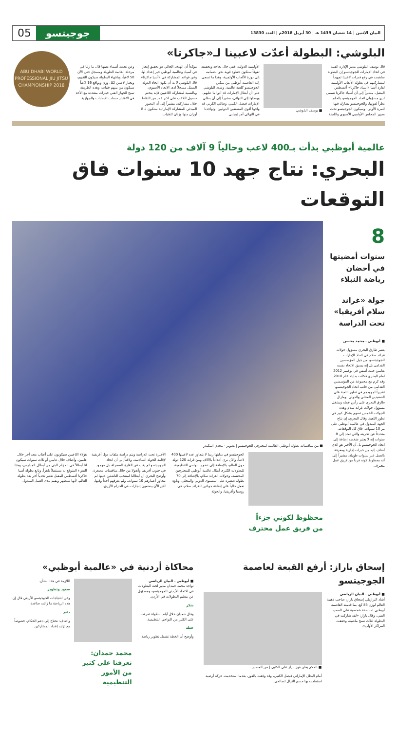البيان الاثنين | 14 شعبان 1439 هـ | 30 أبريل 2018م | العدد 13830
جوجيتسو 05
البلوشي: البطولة أعدّت لاعبينا لـ«جاكرتا»
قال يوسف البلوشي مدير الإدارة الفنية في اتحاد الإمارات للجوجيتسو إن البطولة ساهمت في رفع قدرات لاعبينا تمهيداً لمشاركتهم في بطولة الألعاب الأولمبية لقارة آسيا «أسياد جاكرتا» أغسطس المقبل، مشيراً إلى أن أسياد جاكرتا تسمى لدى مسؤولي اتحاد الجوجيتسو بالحلم نظراً لقوتها، والجوجيتسو يشارك فيها للمرة الأولى، وسيكون الجوجيتسو تحت مجهر المجلس الأولمبي الآسيوي واللجنة
■ يوسف البلوشي الأولمبية الدولية، ففي حال نجاحه وتحقيقه تفوقاً ستكون خطوة قوية نحو انضمامه إلى دورة الألعاب الأولمبية، وهذا ما تسعى إليه العاصمة أبوظبي من تمكين الجوجيتسو كلعبة عالمية. وشدد البلوشي على أن أبطال الإمارات قد أدوا ما عليهم، ووصلوا إلى النهائي، مشيراً إلى أن بطلي الإمارات فيصل الكتبي، وطالب الكربي قد واجها أقوى المصنفين الدوليين، وتواجدنا في النهائي أمر إيجابي.
مؤكداً أن الهدف الحالي هو تحقيق إنجاز في آسياد وعالمية أبوظبي خير إعداد لها. وعن قواعد المشاركة في «آسيا جاكرتا» قال البلوشي لا بد أن يكون اتحاد الدولة الممثل مسجلاً لدى الاتحاد الآسيوي، وبالنسبة لمشاركة اللاعبين فإنه يتحتم حصول اللاعب على اكبر عدد من النقاط، خلال مشاركته، مشيراً إلى أن التصور المبدئي للمشاركة الإماراتية ستكون لـ 8 أوزان منها وزنان للفتيات.
وعن تحديد أسماء بعينها قال ما زلنا في مرحلة القائمة الطويلة ومسجل حتى الآن 50 لاعباً، وبانتهاء البطولة سيكون التقييم، ونختار لاعبين لكل وزن وبواقع 16 لاعباً سيكون من بينهم فتيات، وهذه الطريقة تمنح الجهاز الفني خيارات متعددة مع الأخذ في الاعتبار حساب الإصابات والجهازية.
ABU DHABI WORLD PROFESSIONAL JIU JITSU CHAMPIONSHIP 2018
عالمية أبوظبي بدأت بـ400 لاعب وحالياً 9 آلاف من 120 دولة
البحري: نتاج جهد 10 سنوات فاق التوقعات
8
سنوات أمضيتها في أحضان رياضة النبلاء
جولة «غراند سلام أفريقيا» تحت الدراسة
■ أبوظبي ـ محمد محسن
يعتبر طارق البحري مسؤول جولات غراند سلام في اتحاد الإمارات للجوجيتسو، من جيل المؤسسين القدامى بل إنه يسبق الاتحاد نفسه بعامين حيث أسس في نوفمبر 2012 امام البحري فكانت بدايته عام 2010 وقد كرم مع مجموعة من المؤسسين القدامى من جانب اتحاد الجوجيتسو، تقديراً لجهودهم في تطور اللعبة على الصعيدين المحلي والدولي. ومازال طارق البحري على رأس عمله ويشغل مسؤول جولات غراند سلام وهذه الجولات الخمس تسهم بشكل كبير في تطور اللعبة. وقال البحري، إن نتاج الجهد المبذول في عالمية أبوظبي على مر 10 سنوات، فاق كل التوقعات، متحدثاً عن تجربته والتي تمتد إلى 8 سنوات إنه لا يعتبر شخصه إضافة إلى اتحاد الجوجيتسو بل أن الأخير هو الذي أضاف إليه من خبرات إدارية ومعرفة بالعمل عبر سنوات طويلة، مشيراً إلى أنه محظوظ كونه فرداً من فريق عمل محترف.
■ من منافسات بطولة أبوظبي العالمية لمحترفي الجوجيتسو | تصوير - مجدي اسكندر
محظوظ لكوني جزءاً من فريق عمل محترف
الجوجيتسو في بدايتها ربما لا يتجاوز عدد لاعبيها 400 لاعباً، والآن نرى أعداداً بالآلاف ومن قرابة 120 دولة حول العالم، بالإضافة إلى نضوج النواحي التنظيمية، للبطولات الكبرى أمثال عالمية أبوظبي للمحترفين المختتمة، وجولات الغراند سلام، بالإضافة إلى 70 بطولة صغيرة على المستوى الدولي والمحلي. وتابع: نعمل حالياً على إضافة جولتين للغراند سلام، في روسيا وأفريقيا، والجولة
الأخيرة تحت الدراسة ويتم دراسة ملفات دول أفريقية لإقامة الجولة السادسة، ولافتاً إلى أن اتحاد الجوجيتسو لم يغب عن القارة السمراء، بل موجود في جنوب أفريقيا وأنغولا من خلال منافسات مصغرة. وأوضح البحري أن أبطالنا لمنتخب الناشئين حينها لم تتجاوز أعمارهم 10 سنوات، ولم يعرفهم أحداً وقتها، لكن الآن يصنعون إنجازات في الحزام الأزرق.
هؤلاء اللاعبين سيكونون على أعتاب مجد آخر خلال عامين. وأضاف خلال عامين أو ثلاث سنوات سيكون لنا أبطالاً في الحزام البني من أبطال المدارس، وهذا النشء المتوقع له مستقبلاً باهراً. وتابع بطولة آسيا جاكرتا أغسطس المقبل تعتبر تحدياً آخر بعد بطولة العالم، لأنها ستظهر وتقيم مدى العمل المبذول.
إسحاق باراز: أرفع القبعة لعاصمة الجوجيتسو
■ أبوظبي ـ البيان الرياضي
أشاد البرازيلي إسحاق باراز، صاحب ذهبية العالم لوزن 85 كغ، بما قدمته العاصمة أبوظبي له بصفة شخصية على الصعيد الفني، وقال باراز: «لقد شاركت في البطولة لثلاث نسخ ماضية، وحققت المراكز الأولى».
■ الحكم يعلن فوز باراز على الكتبي | من المصدر
أمام البطل الإماراتي فيصل الكتبي، وقد وفقت بالفوز، بعدما استخدمت حركة أرضية استطعت بها حسم النزال لصالحي.
محاكاة أردنية في «عالمية أبوظبي»
■ أبوظبي ـ البيان الرياضي
تواجد محمد حمدان مدير لجنة البطولات في الاتحاد الأردني للجوجيتسو، ومسؤول عن تنظيم البطولات في الأردن.
شكر
وقال حمدان خلال أيام البطولة تعرفت على الكثير من النواحي التنظيمية.
خطة
وأوضح أن الخطة تشمل تطوير رياضة
محمد حمدان: تعرفنا على كثير من الأمور التنظيمية
اللازمة في هذا الشأن.
صعود وتطوير
وعن احتياجات الجوجيتسو الأردني قال إن هذه الرياضة ما زالت صاعدة.
دعم
وأضاف: نحتاج إلى دعم الحكام، خصوصاً مع تزايد إعداد المشاركين.